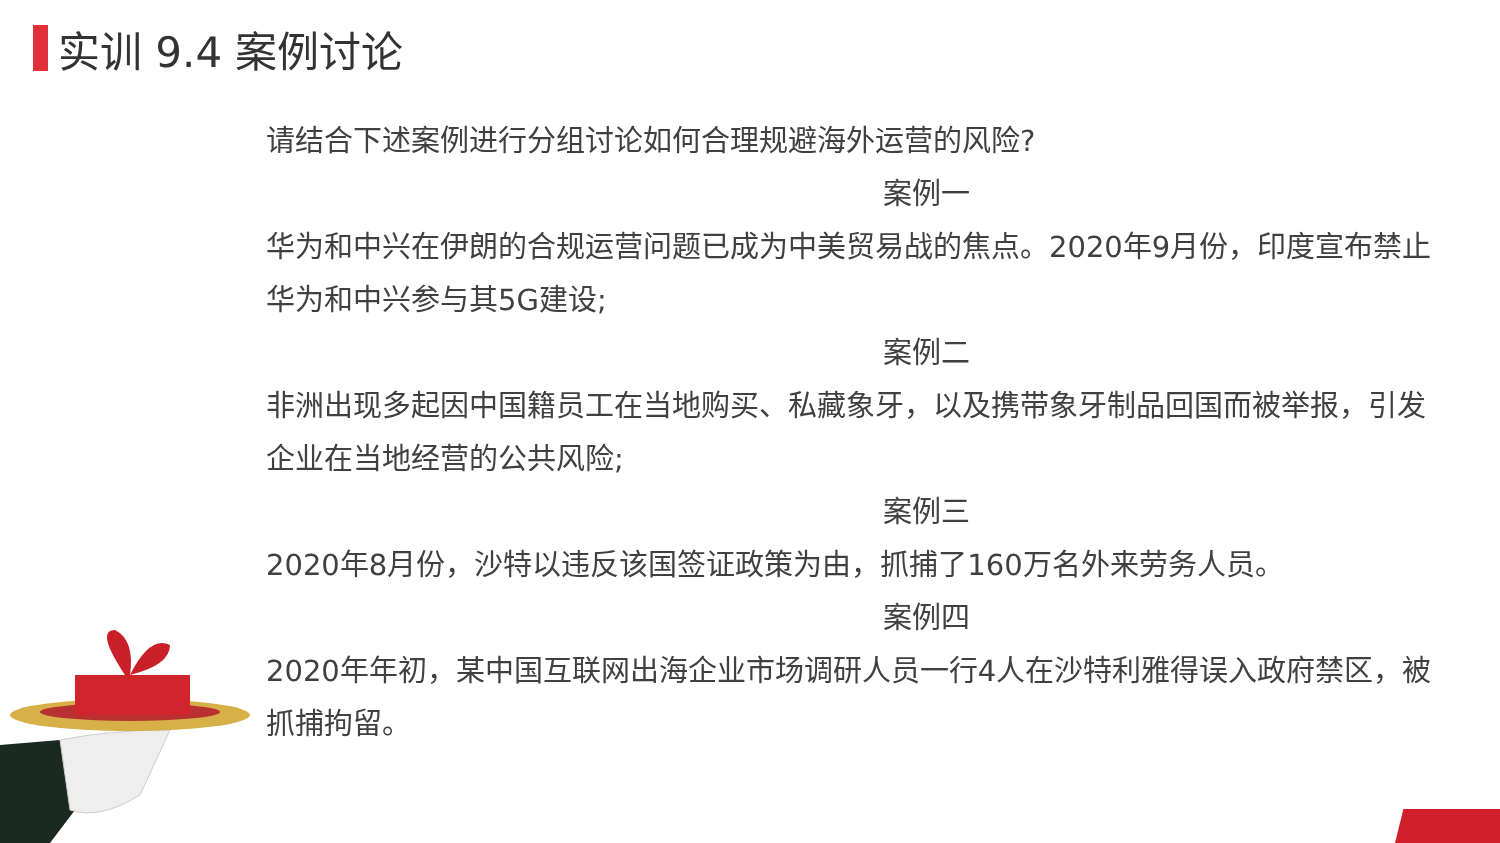实训 9.4 案例讨论
请结合下述案例进行分组讨论如何合理规避海外运营的风险?
案例一
华为和中兴在伊朗的合规运营问题已成为中美贸易战的焦点。2020年9月份，印度宣布禁止华为和中兴参与其5G建设;
案例二
非洲出现多起因中国籍员工在当地购买、私藏象牙，以及携带象牙制品回国而被举报，引发企业在当地经营的公共风险;
案例三
2020年8月份，沙特以违反该国签证政策为由，抓捕了160万名外来劳务人员。
案例四
2020年年初，某中国互联网出海企业市场调研人员一行4人在沙特利雅得误入政府禁区，被抓捕拘留。